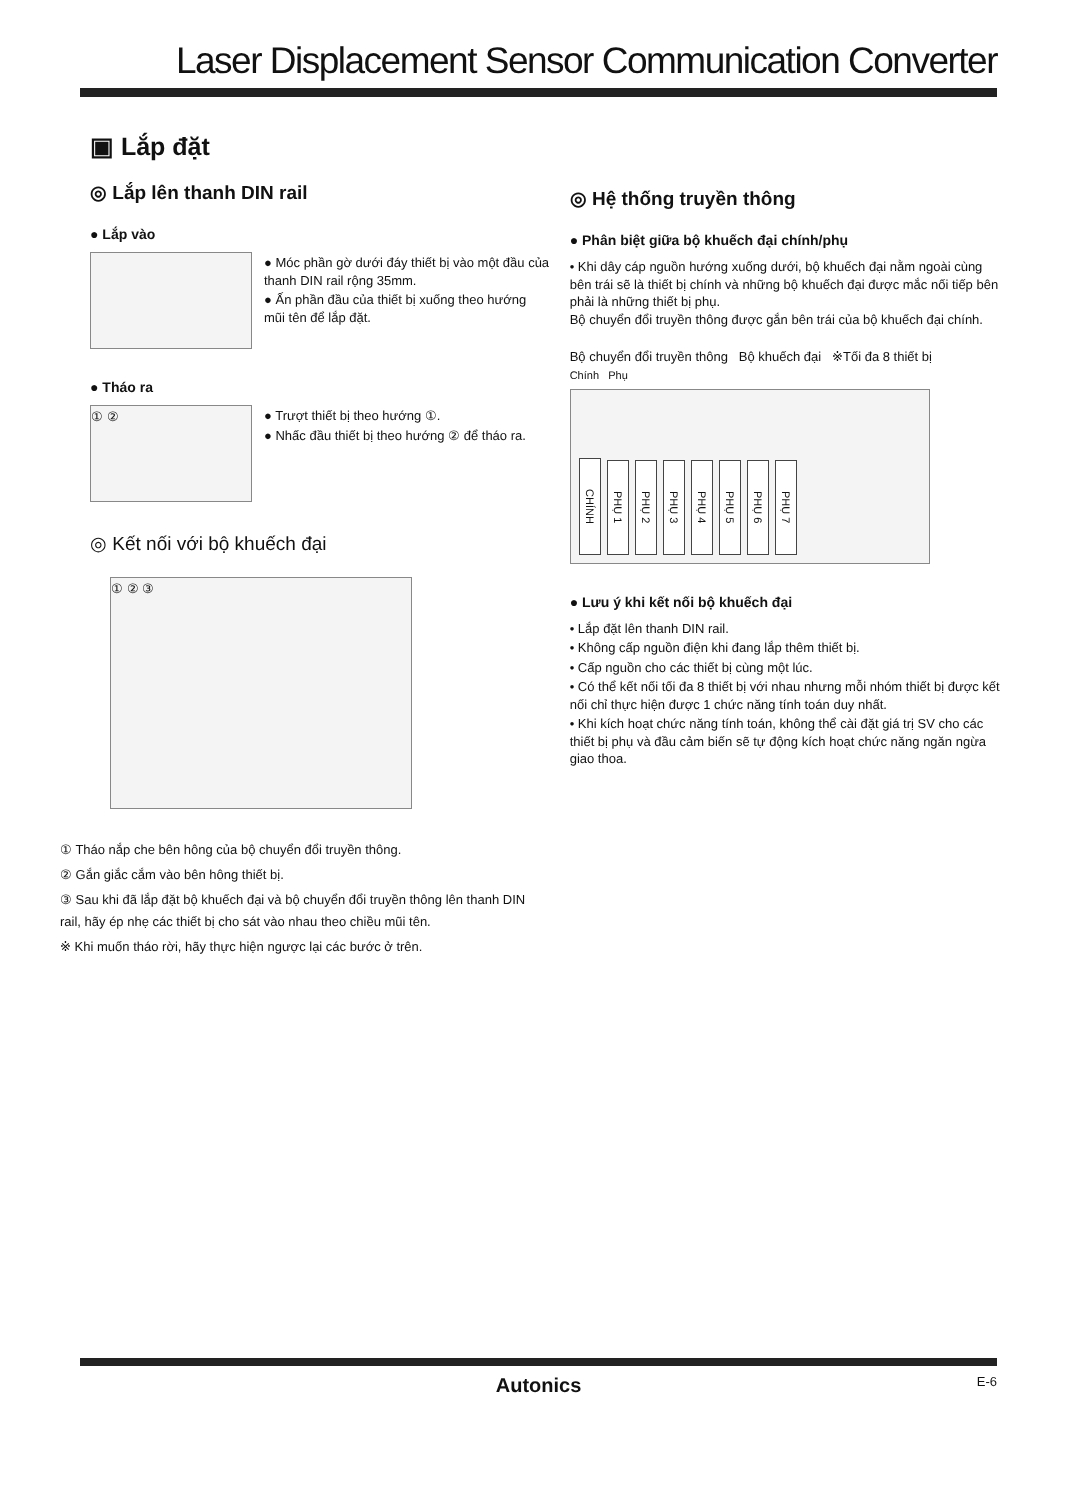Laser Displacement Sensor Communication Converter
▣ Lắp đặt
◎ Lắp lên thanh DIN rail
● Lắp vào
● Móc phần gờ dưới đáy thiết bị vào một đầu của thanh DIN rail rộng 35mm.
● Ấn phần đầu của thiết bị xuống theo hướng mũi tên để lắp đặt.
● Tháo ra
① ②
● Trượt thiết bị theo hướng ①.
● Nhấc đầu thiết bị theo hướng ② để tháo ra.
◎ Kết nối với bộ khuếch đại
① ② ③
① Tháo nắp che bên hông của bộ chuyển đổi truyền thông.
② Gắn giắc cắm vào bên hông thiết bị.
③ Sau khi đã lắp đặt bộ khuếch đại và bộ chuyển đổi truyền thông lên thanh DIN rail, hãy ép nhẹ các thiết bị cho sát vào nhau theo chiều mũi tên.
※ Khi muốn tháo rời, hãy thực hiện ngược lại các bước ở trên.
◎ Hệ thống truyền thông
● Phân biệt giữa bộ khuếch đại chính/phụ
• Khi dây cáp nguồn hướng xuống dưới, bộ khuếch đại nằm ngoài cùng bên trái sẽ là thiết bị chính và những bộ khuếch đại được mắc nối tiếp bên phải là những thiết bị phụ.
Bộ chuyển đổi truyền thông được gắn bên trái của bộ khuếch đại chính.
Bộ chuyển đổi truyền thông Bộ khuếch đại ※Tối đa 8 thiết bị
Chính Phụ
CHÍNH PHỤ 1 PHỤ 2 PHỤ 3 PHỤ 4 PHỤ 5 PHỤ 6 PHỤ 7
● Lưu ý khi kết nối bộ khuếch đại
• Lắp đặt lên thanh DIN rail.
• Không cấp nguồn điện khi đang lắp thêm thiết bị.
• Cấp nguồn cho các thiết bị cùng một lúc.
• Có thể kết nối tối đa 8 thiết bị với nhau nhưng mỗi nhóm thiết bị được kết nối chỉ thực hiện được 1 chức năng tính toán duy nhất.
• Khi kích hoạt chức năng tính toán, không thể cài đặt giá trị SV cho các thiết bị phụ và đầu cảm biến sẽ tự động kích hoạt chức năng ngăn ngừa giao thoa.
Autonics E-6